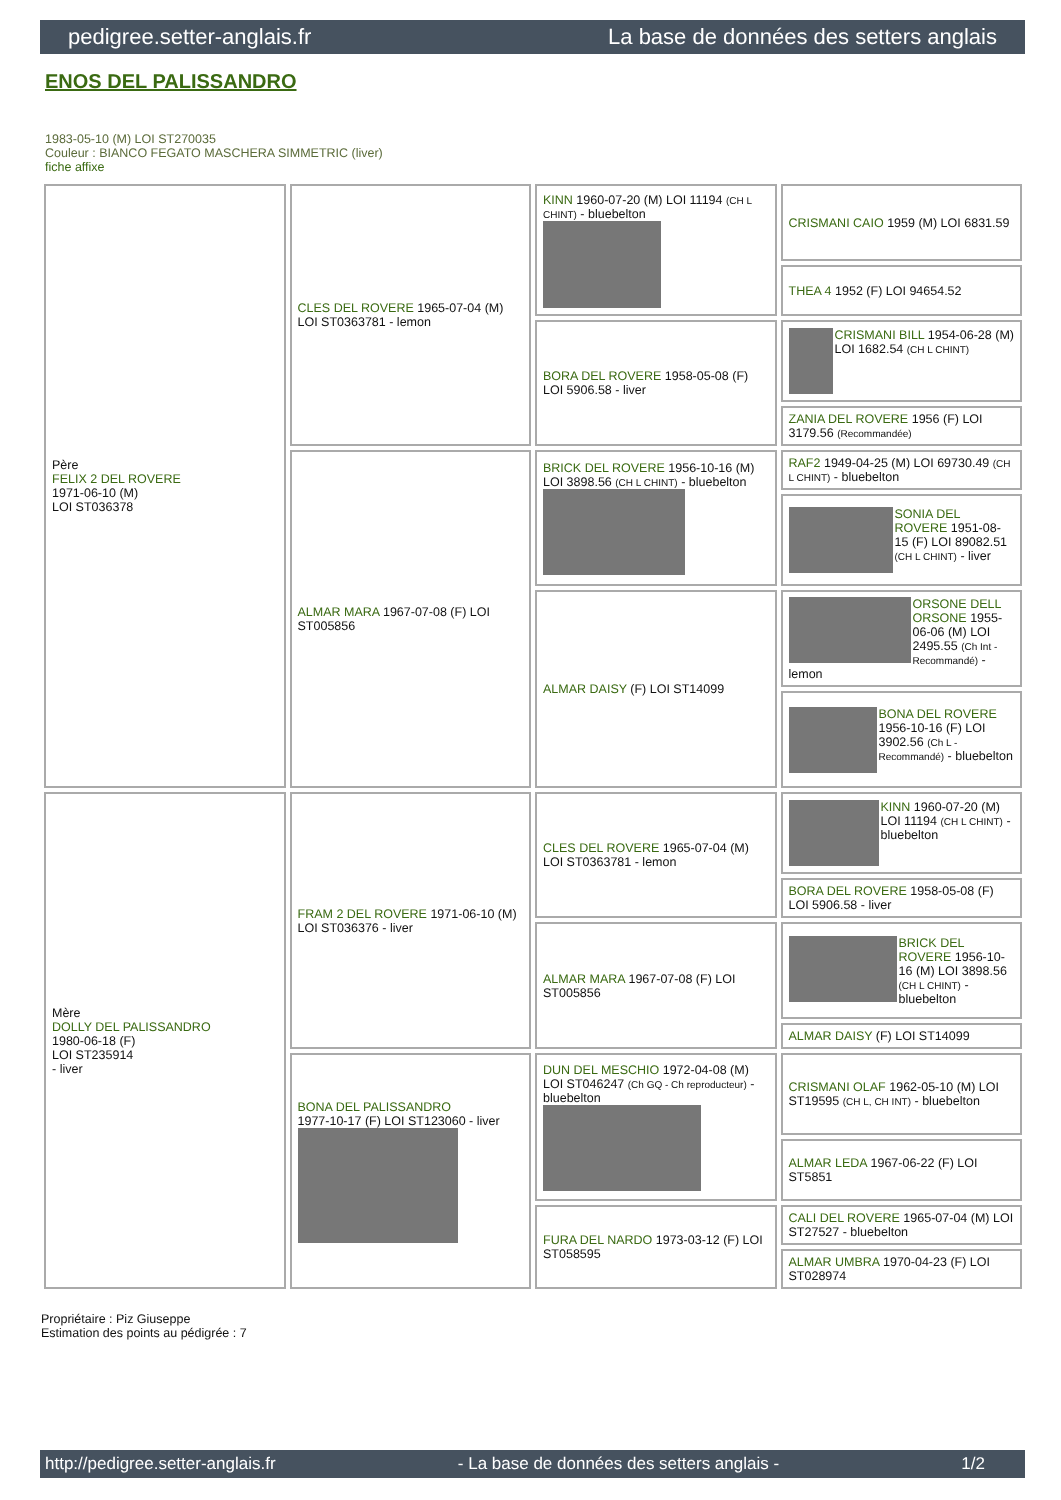pedigree.setter-anglais.fr La base de données des setters anglais
ENOS DEL PALISSANDRO
1983-05-10 (M) LOI ST270035
Couleur : BIANCO FEGATO MASCHERA SIMMETRIC (liver)
fiche affixe
| Père FELIX 2 DEL ROVERE 1971-06-10 (M) LOI ST036378 | CLES DEL ROVERE 1965-07-04 (M) LOI ST0363781 - lemon | KINN 1960-07-20 (M) LOI 11194 (CH L CHINT) - bluebelton | CRISMANI CAIO 1959 (M) LOI 6831.59 |
| | | | THEA 4 1952 (F) LOI 94654.52 |
| | | BORA DEL ROVERE 1958-05-08 (F) LOI 5906.58 - liver | CRISMANI BILL 1954-06-28 (M) LOI 1682.54 (CH L CHINT) |
| | | | ZANIA DEL ROVERE 1956 (F) LOI 3179.56 (Recommandée) |
| | ALMAR MARA 1967-07-08 (F) LOI ST005856 | BRICK DEL ROVERE 1956-10-16 (M) LOI 3898.56 (CH L CHINT) - bluebelton | RAF2 1949-04-25 (M) LOI 69730.49 (CH L CHINT) - bluebelton |
| | | | SONIA DEL ROVERE 1951-08-15 (F) LOI 89082.51 (CH L CHINT) - liver |
| | | ALMAR DAISY (F) LOI ST14099 | ORSONE DELL ORSONE 1955-06-06 (M) LOI 2495.55 (Ch Int - Recommandé) - lemon |
| | | | BONA DEL ROVERE 1956-10-16 (F) LOI 3902.56 (Ch L - Recommandé) - bluebelton |
| Mère DOLLY DEL PALISSANDRO 1980-06-18 (F) LOI ST235914 - liver | FRAM 2 DEL ROVERE 1971-06-10 (M) LOI ST036376 - liver | CLES DEL ROVERE 1965-07-04 (M) LOI ST0363781 - lemon | KINN 1960-07-20 (M) LOI 11194 (CH L CHINT) - bluebelton |
| | | | BORA DEL ROVERE 1958-05-08 (F) LOI 5906.58 - liver |
| | | ALMAR MARA 1967-07-08 (F) LOI ST005856 | BRICK DEL ROVERE 1956-10-16 (M) LOI 3898.56 (CH L CHINT) - bluebelton |
| | | | ALMAR DAISY (F) LOI ST14099 |
| | BONA DEL PALISSANDRO 1977-10-17 (F) LOI ST123060 - liver | DUN DEL MESCHIO 1972-04-08 (M) LOI ST046247 (Ch GQ - Ch reproducteur) - bluebelton | CRISMANI OLAF 1962-05-10 (M) LOI ST19595 (CH L, CH INT) - bluebelton |
| | | | ALMAR LEDA 1967-06-22 (F) LOI ST5851 |
| | | FURA DEL NARDO 1973-03-12 (F) LOI ST058595 | CALI DEL ROVERE 1965-07-04 (M) LOI ST27527 - bluebelton |
| | | | ALMAR UMBRA 1970-04-23 (F) LOI ST028974 |
Propriétaire : Piz Giuseppe
Estimation des points au pédigrée : 7
http://pedigree.setter-anglais.fr - La base de données des setters anglais - 1/2